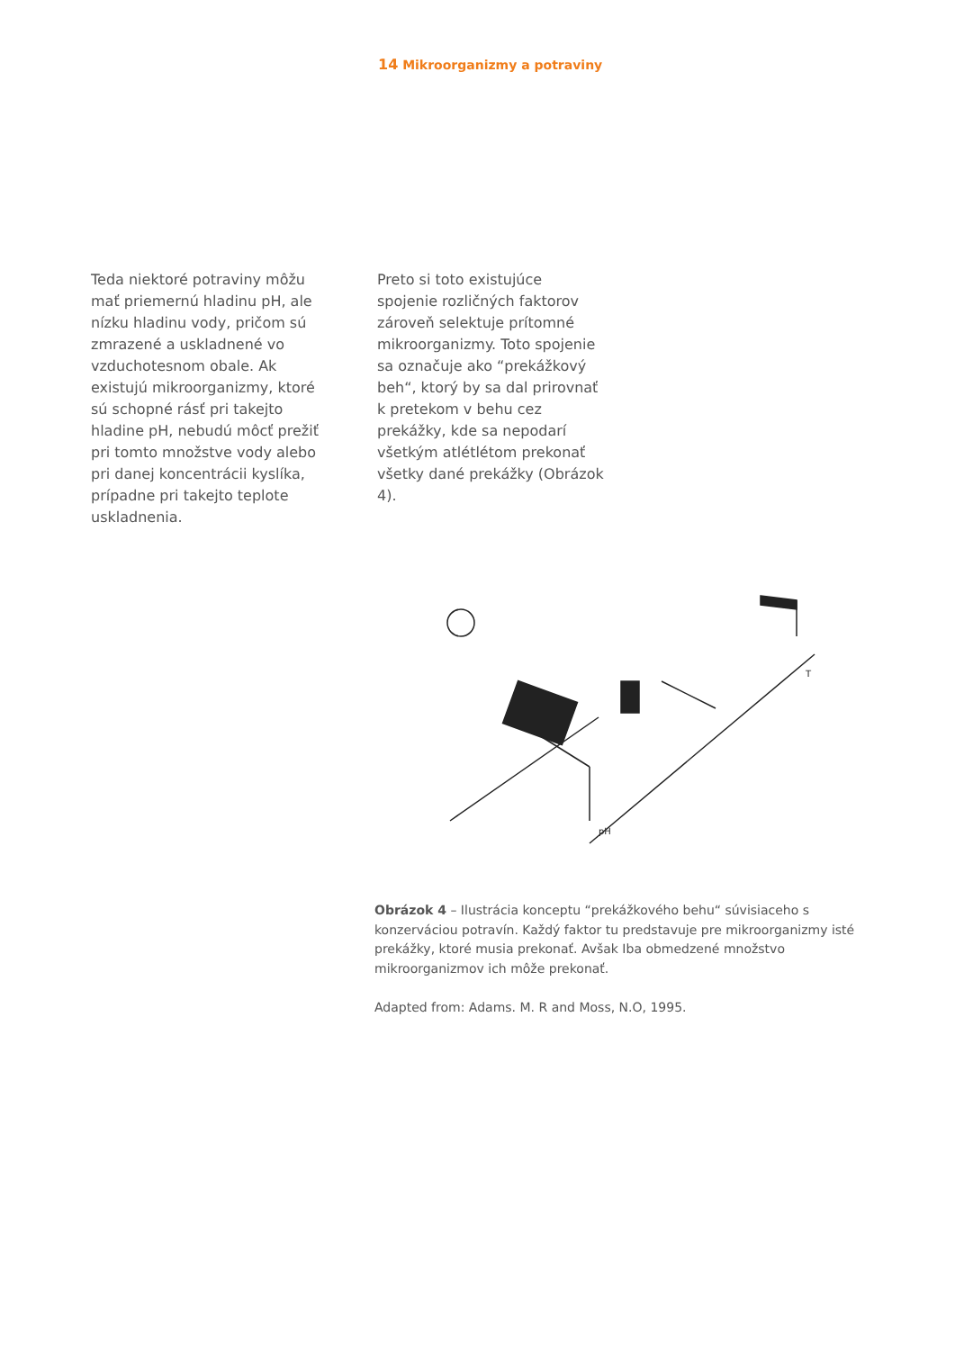14 Mikroorganizmy a potraviny
Teda niektoré potraviny môžu mať priemernú hladinu pH, ale nízku hladinu vody, pričom sú zmrazené a uskladnené vo vzduchotesnom obale. Ak existujú mikroorganizmy, ktoré sú schopné rásť pri takejto hladine pH, nebudú môcť prežiť pri tomto množstve vody alebo pri danej koncentrácii kyslíka, prípadne pri takejto teplote uskladnenia.
Preto si toto existujúce spojenie rozličných faktorov zároveň selektuje prítomné mikroorganizmy. Toto spojenie sa označuje ako “prekážkový beh“, ktorý by sa dal prirovnať k pretekom v behu cez prekážky, kde sa nepodarí všetkým atlétlétom prekonať všetky dané prekážky (Obrázok 4).
pH
T
Obrázok 4 – Ilustrácia konceptu “prekážkového behu“ súvisiaceho s konzerváciou potravín. Každý faktor tu predstavuje pre mikroorganizmy isté prekážky, ktoré musia prekonať. Avšak Iba obmedzené množstvo mikroorganizmov ich môže prekonať.
Adapted from: Adams. M. R and Moss, N.O, 1995.